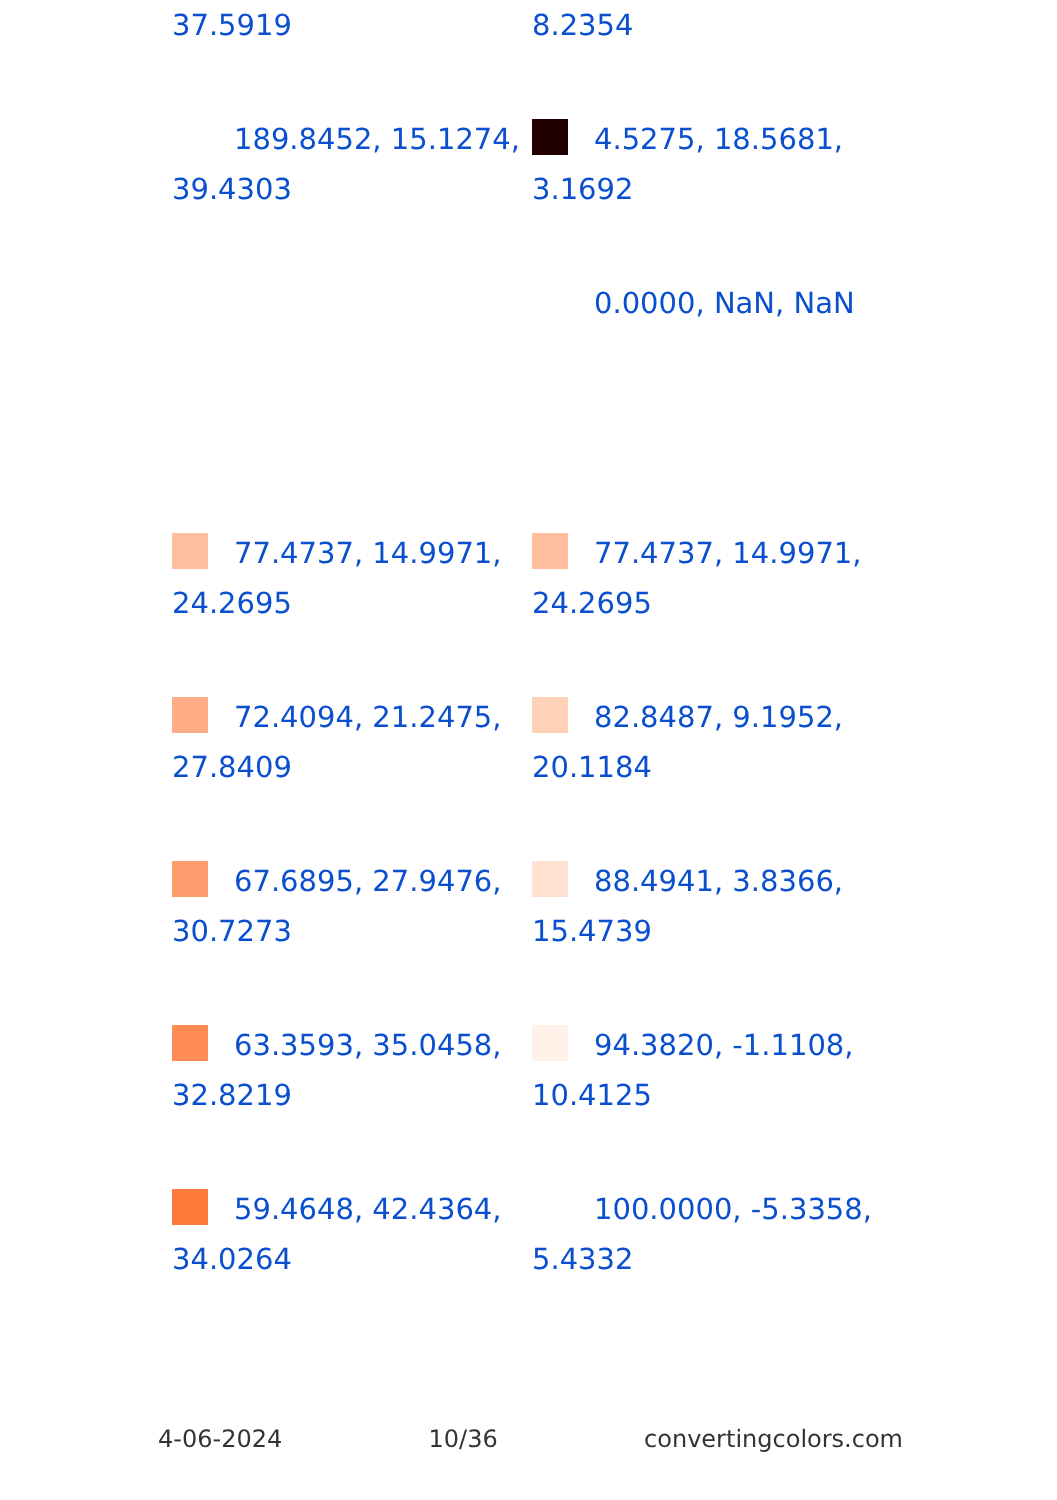37.5919 8.2354
189.8452, 15.1274, 39.4303
4.5275, 18.5681, 3.1692
0.0000, NaN, NaN
77.4737, 14.9971, 24.2695
77.4737, 14.9971, 24.2695
72.4094, 21.2475, 27.8409
82.8487, 9.1952, 20.1184
67.6895, 27.9476, 30.7273
88.4941, 3.8366, 15.4739
63.3593, 35.0458, 32.8219
94.3820, -1.1108, 10.4125
59.4648, 42.4364, 34.0264
100.0000, -5.3358, 5.4332
4-06-2024 10/36 convertingcolors.com